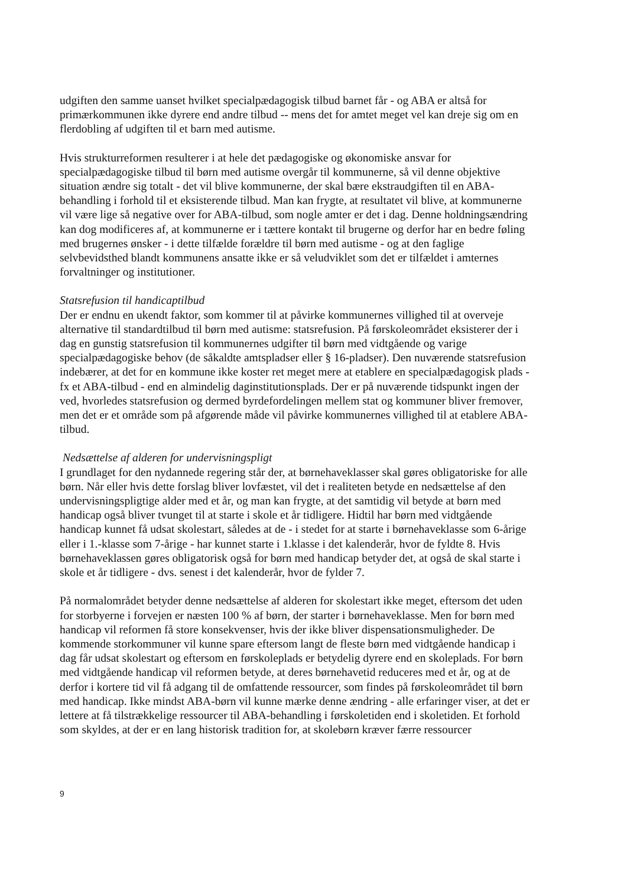udgiften den samme uanset hvilket specialpædagogisk tilbud barnet får - og ABA er altså for primærkommunen ikke dyrere end andre tilbud -- mens det for amtet meget vel kan dreje sig om en flerdobling af udgiften til et barn med autisme.
Hvis strukturreformen resulterer i at hele det pædagogiske og økonomiske ansvar for specialpædagogiske tilbud til børn med autisme overgår til kommunerne, så vil denne objektive situation ændre sig totalt - det vil blive kommunerne, der skal bære ekstraudgiften til en ABA-behandling i forhold til et eksisterende tilbud. Man kan frygte, at resultatet vil blive, at kommunerne vil være lige så negative over for ABA-tilbud, som nogle amter er det i dag. Denne holdningsændring kan dog modificeres af, at kommunerne er i tættere kontakt til brugerne og derfor har en bedre føling med brugernes ønsker - i dette tilfælde forældre til børn med autisme - og at den faglige selvbevidsthed blandt kommunens ansatte ikke er så veludviklet som det er tilfældet i amternes forvaltninger og institutioner.
Statsrefusion til handicaptilbud
Der er endnu en ukendt faktor, som kommer til at påvirke kommunernes villighed til at overveje alternative til standardtilbud til børn med autisme: statsrefusion. På førskoleområdet eksisterer der i dag en gunstig statsrefusion til kommunernes udgifter til børn med vidtgående og varige specialpædagogiske behov (de såkaldte amtspladser eller § 16-pladser). Den nuværende statsrefusion indebærer, at det for en kommune ikke koster ret meget mere at etablere en specialpædagogisk plads - fx et ABA-tilbud - end en almindelig daginstitutionsplads. Der er på nuværende tidspunkt ingen der ved, hvorledes statsrefusion og dermed byrdefordelingen mellem stat og kommuner bliver fremover, men det er et område som på afgørende måde vil påvirke kommunernes villighed til at etablere ABA-tilbud.
Nedsættelse af alderen for undervisningspligt
I grundlaget for den nydannede regering står der, at børnehaveklasser skal gøres obligatoriske for alle børn. Når eller hvis dette forslag bliver lovfæstet, vil det i realiteten betyde en nedsættelse af den undervisningspligtige alder med et år, og man kan frygte, at det samtidig vil betyde at børn med handicap også bliver tvunget til at starte i skole et år tidligere. Hidtil har børn med vidtgående handicap kunnet få udsat skolestart, således at de - i stedet for at starte i børnehaveklasse som 6-årige eller i 1.-klasse som 7-årige - har kunnet starte i 1.klasse i det kalenderår, hvor de fyldte 8. Hvis børnehaveklassen gøres obligatorisk også for børn med handicap betyder det, at også de skal starte i skole et år tidligere - dvs. senest i det kalenderår, hvor de fylder 7.
På normalområdet betyder denne nedsættelse af alderen for skolestart ikke meget, eftersom det uden for storbyerne i forvejen er næsten 100 % af børn, der starter i børnehaveklasse. Men for børn med handicap vil reformen få store konsekvenser, hvis der ikke bliver dispensationsmuligheder. De kommende storkommuner vil kunne spare eftersom langt de fleste børn med vidtgående handicap i dag får udsat skolestart og eftersom en førskoleplads er betydelig dyrere end en skoleplads. For børn med vidtgående handicap vil reformen betyde, at deres børnehavetid reduceres med et år, og at de derfor i kortere tid vil få adgang til de omfattende ressourcer, som findes på førskoleområdet til børn med handicap. Ikke mindst ABA-børn vil kunne mærke denne ændring - alle erfaringer viser, at det er lettere at få tilstrækkelige ressourcer til ABA-behandling i førskoletiden end i skoletiden. Et forhold som skyldes, at der er en lang historisk tradition for, at skolebørn kræver færre ressourcer
9